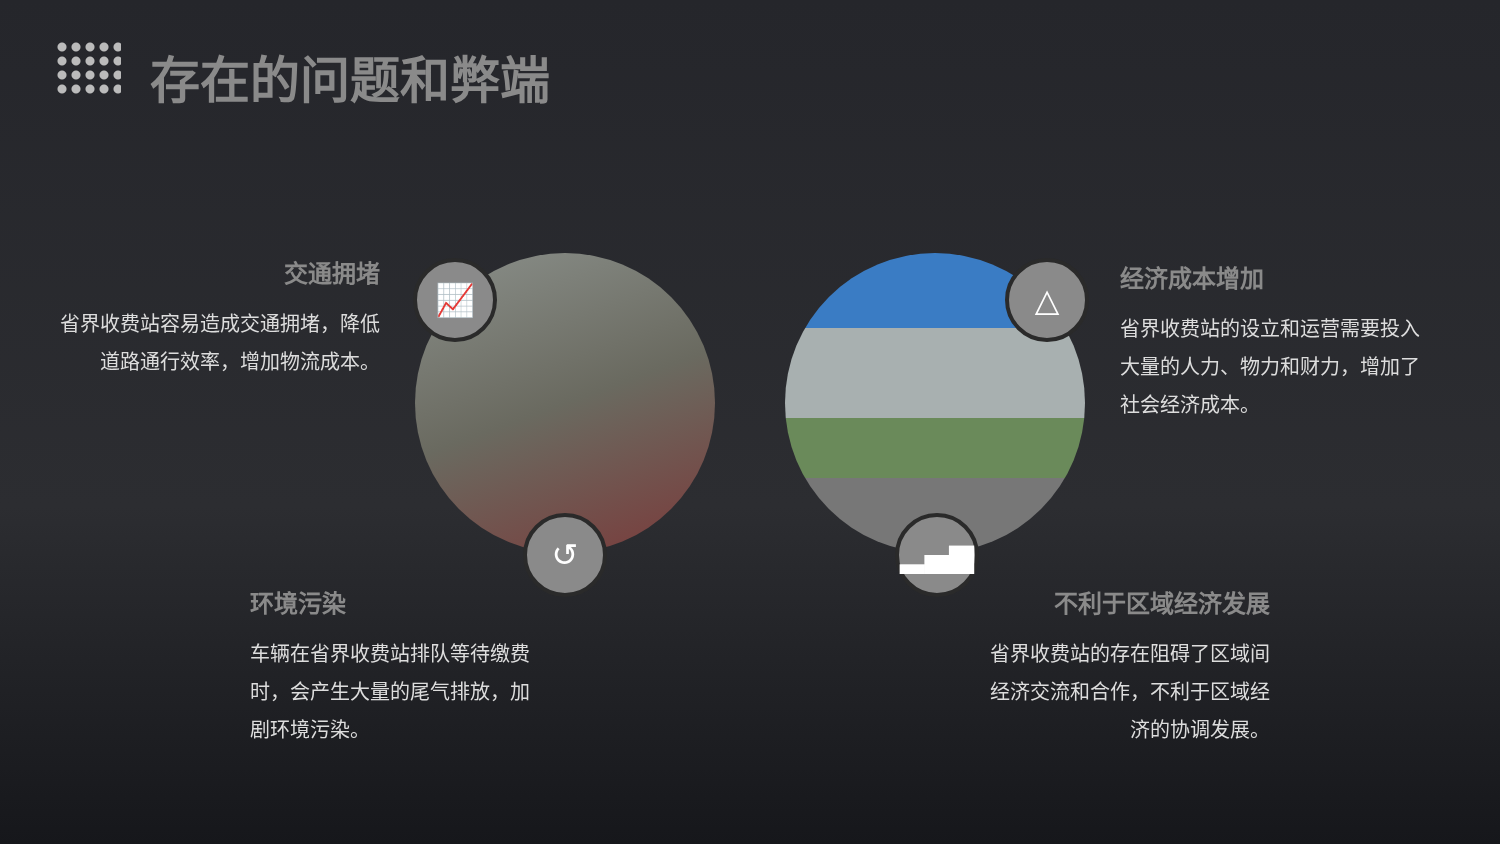存在的问题和弊端
📈
↺
△
▂▄▆
交通拥堵
省界收费站容易造成交通拥堵，降低道路通行效率，增加物流成本。
经济成本增加
省界收费站的设立和运营需要投入大量的人力、物力和财力，增加了社会经济成本。
环境污染
车辆在省界收费站排队等待缴费时，会产生大量的尾气排放，加剧环境污染。
不利于区域经济发展
省界收费站的存在阻碍了区域间经济交流和合作，不利于区域经济的协调发展。